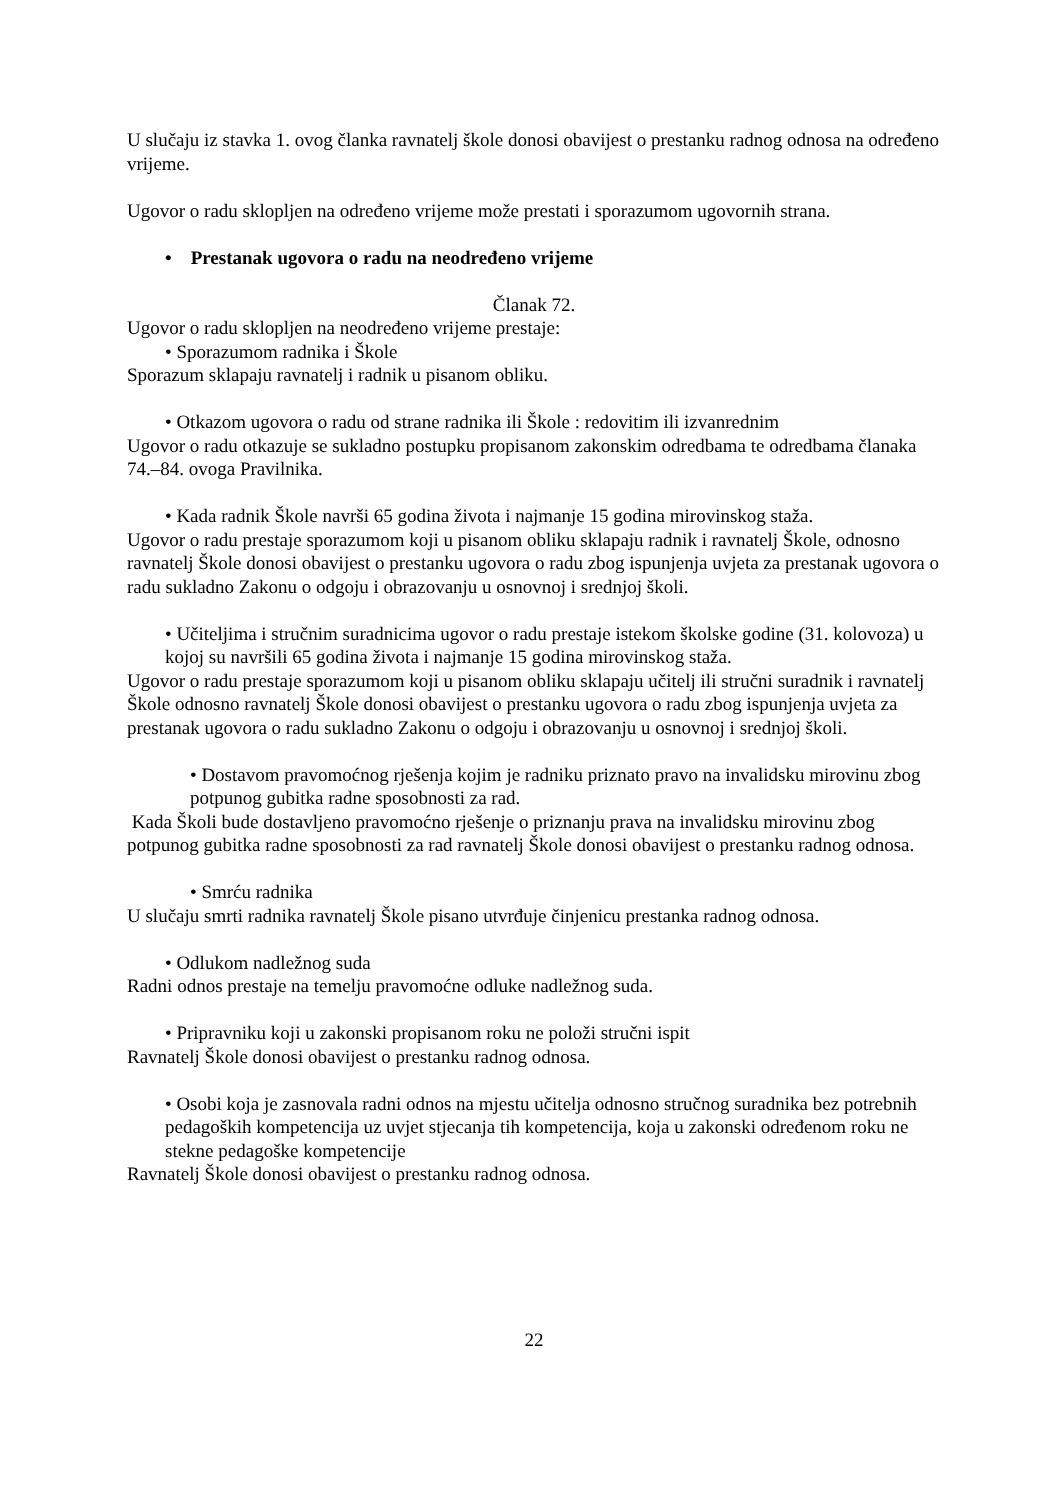U slučaju iz stavka 1. ovog članka ravnatelj škole donosi obavijest o prestanku radnog odnosa na određeno vrijeme.
Ugovor o radu sklopljen na određeno vrijeme može prestati i sporazumom ugovornih strana.
• Prestanak ugovora o radu na neodređeno vrijeme
Članak 72.
Ugovor o radu sklopljen na neodređeno vrijeme prestaje:
• Sporazumom radnika i Škole
Sporazum sklapaju ravnatelj i radnik u pisanom obliku.
• Otkazom ugovora o radu od strane radnika ili Škole : redovitim ili izvanrednim
Ugovor o radu otkazuje se sukladno postupku propisanom zakonskim odredbama te odredbama članaka 74.–84. ovoga Pravilnika.
• Kada radnik Škole navrši 65 godina života i najmanje 15 godina mirovinskog staža.
Ugovor o radu prestaje sporazumom koji u pisanom obliku sklapaju radnik i ravnatelj Škole, odnosno ravnatelj Škole donosi obavijest o prestanku ugovora o radu zbog ispunjenja uvjeta za prestanak ugovora o radu sukladno Zakonu o odgoju i obrazovanju u osnovnoj i srednjoj školi.
• Učiteljima i stručnim suradnicima ugovor o radu prestaje istekom školske godine (31. kolovoza) u kojoj su navršili 65 godina života i najmanje 15 godina mirovinskog staža.
Ugovor o radu prestaje sporazumom koji u pisanom obliku sklapaju učitelj ili stručni suradnik i ravnatelj Škole odnosno ravnatelj Škole donosi obavijest o prestanku ugovora o radu zbog ispunjenja uvjeta za prestanak ugovora o radu sukladno Zakonu o odgoju i obrazovanju u osnovnoj i srednjoj školi.
• Dostavom pravomoćnog rješenja kojim je radniku priznato pravo na invalidsku mirovinu zbog potpunog gubitka radne sposobnosti za rad.
Kada Školi bude dostavljeno pravomoćno rješenje o priznanju prava na invalidsku mirovinu zbog potpunog gubitka radne sposobnosti za rad ravnatelj Škole donosi obavijest o prestanku radnog odnosa.
• Smrću radnika
U slučaju smrti radnika ravnatelj Škole pisano utvrđuje činjenicu prestanka radnog odnosa.
• Odlukom nadležnog suda
Radni odnos prestaje na temelju pravomoćne odluke nadležnog suda.
• Pripravniku koji u zakonski propisanom roku ne položi stručni ispit
Ravnatelj Škole donosi obavijest o prestanku radnog odnosa.
• Osobi koja je zasnovala radni odnos na mjestu učitelja odnosno stručnog suradnika bez potrebnih pedagoških kompetencija uz uvjet stjecanja tih kompetencija, koja u zakonski određenom roku ne stekne pedagoške kompetencije
Ravnatelj Škole donosi obavijest o prestanku radnog odnosa.
22